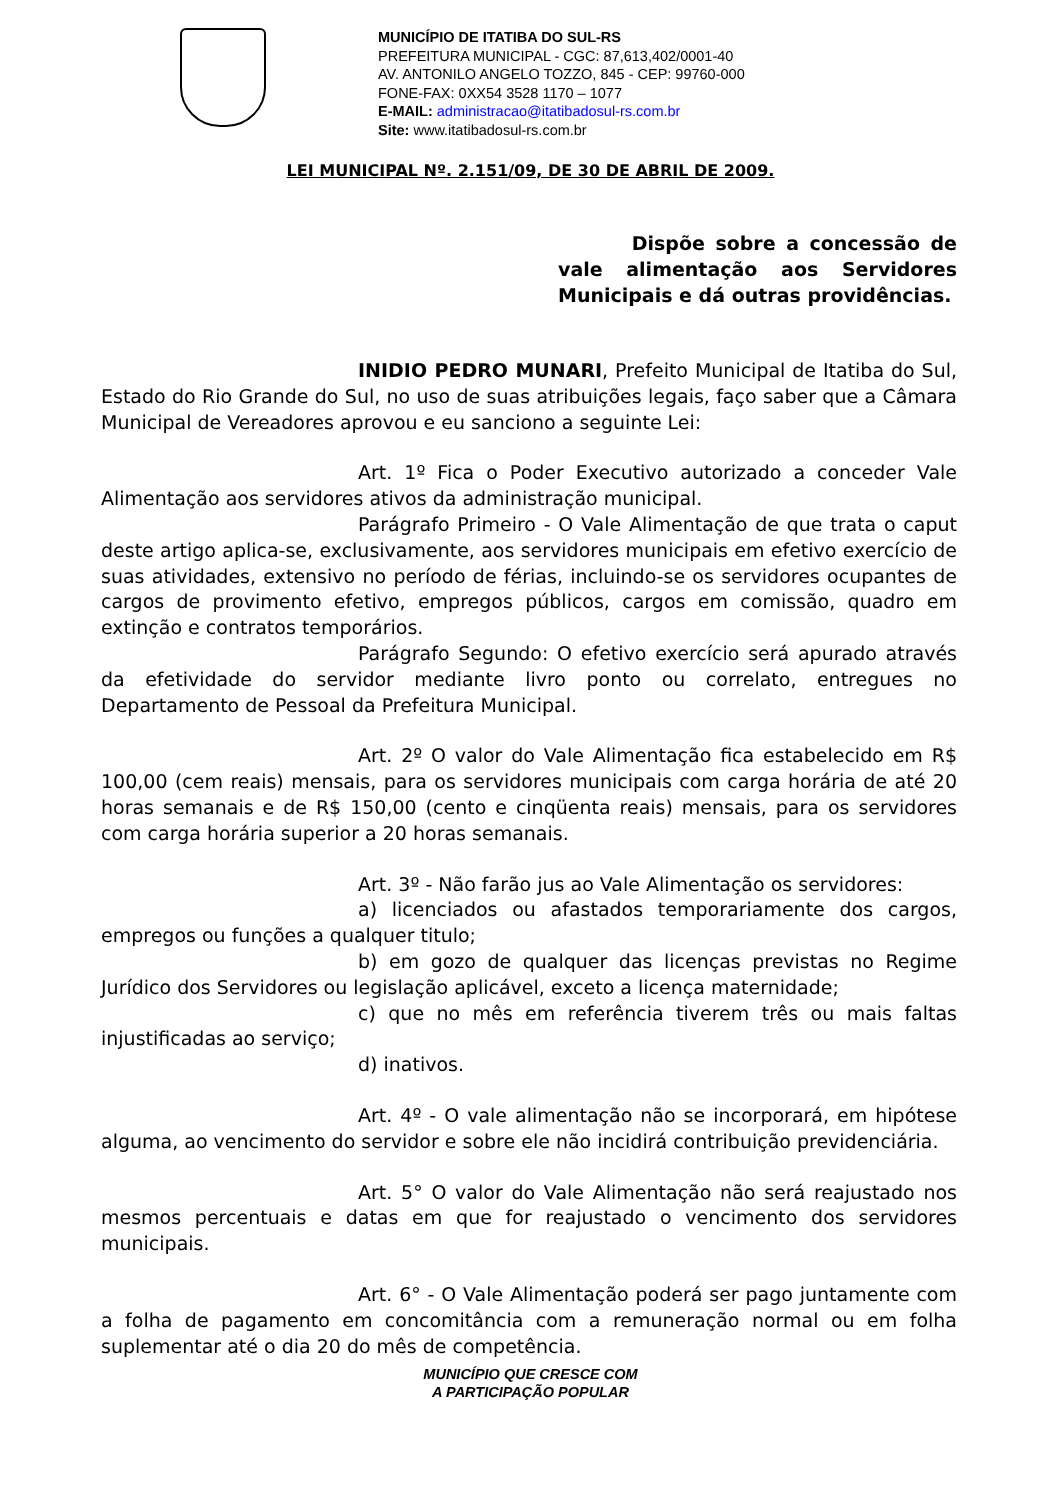MUNICÍPIO DE ITATIBA DO SUL-RS
PREFEITURA MUNICIPAL - CGC: 87,613,402/0001-40
AV. ANTONILO ANGELO TOZZO, 845 - CEP: 99760-000
FONE-FAX: 0XX54 3528 1170 – 1077
E-MAIL: administracao@itatibadosul-rs.com.br
Site: www.itatibadosul-rs.com.br
LEI MUNICIPAL Nº. 2.151/09, DE 30 DE ABRIL DE 2009.
Dispõe sobre a concessão de vale alimentação aos Servidores Municipais e dá outras providências.
INIDIO PEDRO MUNARI, Prefeito Municipal de Itatiba do Sul, Estado do Rio Grande do Sul, no uso de suas atribuições legais, faço saber que a Câmara Municipal de Vereadores aprovou e eu sanciono a seguinte Lei:
Art. 1º Fica o Poder Executivo autorizado a conceder Vale Alimentação aos servidores ativos da administração municipal.
Parágrafo Primeiro - O Vale Alimentação de que trata o caput deste artigo aplica-se, exclusivamente, aos servidores municipais em efetivo exercício de suas atividades, extensivo no período de férias, incluindo-se os servidores ocupantes de cargos de provimento efetivo, empregos públicos, cargos em comissão, quadro em extinção e contratos temporários.
Parágrafo Segundo: O efetivo exercício será apurado através da efetividade do servidor mediante livro ponto ou correlato, entregues no Departamento de Pessoal da Prefeitura Municipal.
Art. 2º O valor do Vale Alimentação fica estabelecido em R$ 100,00 (cem reais) mensais, para os servidores municipais com carga horária de até 20 horas semanais e de R$ 150,00 (cento e cinqüenta reais) mensais, para os servidores com carga horária superior a 20 horas semanais.
Art. 3º - Não farão jus ao Vale Alimentação os servidores:
a) licenciados ou afastados temporariamente dos cargos, empregos ou funções a qualquer titulo;
b) em gozo de qualquer das licenças previstas no Regime Jurídico dos Servidores ou legislação aplicável, exceto a licença maternidade;
c) que no mês em referência tiverem três ou mais faltas injustificadas ao serviço;
d) inativos.
Art. 4º - O vale alimentação não se incorporará, em hipótese alguma, ao vencimento do servidor e sobre ele não incidirá contribuição previdenciária.
Art. 5° O valor do Vale Alimentação não será reajustado nos mesmos percentuais e datas em que for reajustado o vencimento dos servidores municipais.
Art. 6° - O Vale Alimentação poderá ser pago juntamente com a folha de pagamento em concomitância com a remuneração normal ou em folha suplementar até o dia 20 do mês de competência.
MUNICÍPIO QUE CRESCE COM
A PARTICIPAÇÃO POPULAR